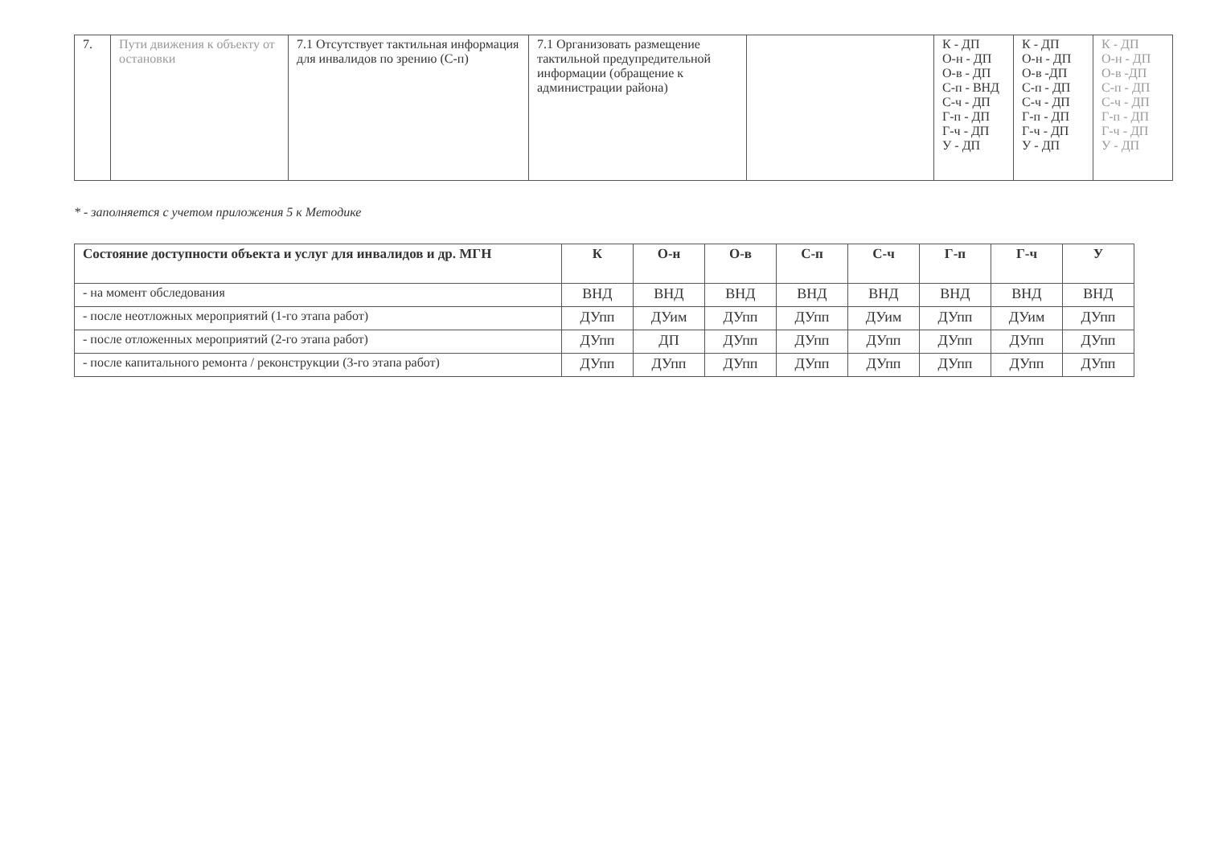| 7. | Пути движения к объекту от остановки | 7.1 Отсутствует тактильная информация для инвалидов по зрению (С-п) | 7.1 Организовать размещение тактильной предупредительной информации (обращение к администрации района) | | К - ДП О-н - ДП О-в - ДП С-п - ВНД С-ч - ДП Г-п - ДП Г-ч - ДП У - ДП | К - ДП О-н - ДП О-в -ДП С-п - ДП С-ч - ДП Г-п - ДП Г-ч - ДП У - ДП | К - ДП О-н - ДП О-в -ДП С-п - ДП С-ч - ДП Г-п - ДП Г-ч - ДП У - ДП |
* - заполняется с учетом приложения 5 к Методике
| Состояние доступности объекта и услуг для инвалидов и др. МГН | К | О-н | О-в | С-п | С-ч | Г-п | Г-ч | У |
| --- | --- | --- | --- | --- | --- | --- | --- | --- |
| - на момент обследования | ВНД | ВНД | ВНД | ВНД | ВНД | ВНД | ВНД | ВНД |
| - после неотложных мероприятий (1-го этапа работ) | ДУпп | ДУим | ДУпп | ДУпп | ДУим | ДУпп | ДУим | ДУпп |
| - после отложенных мероприятий (2-го этапа работ) | ДУпп | ДП | ДУпп | ДУпп | ДУпп | ДУпп | ДУпп | ДУпп |
| - после капитального ремонта / реконструкции (3-го этапа работ) | ДУпп | ДУпп | ДУпп | ДУпп | ДУпп | ДУпп | ДУпп | ДУпп |